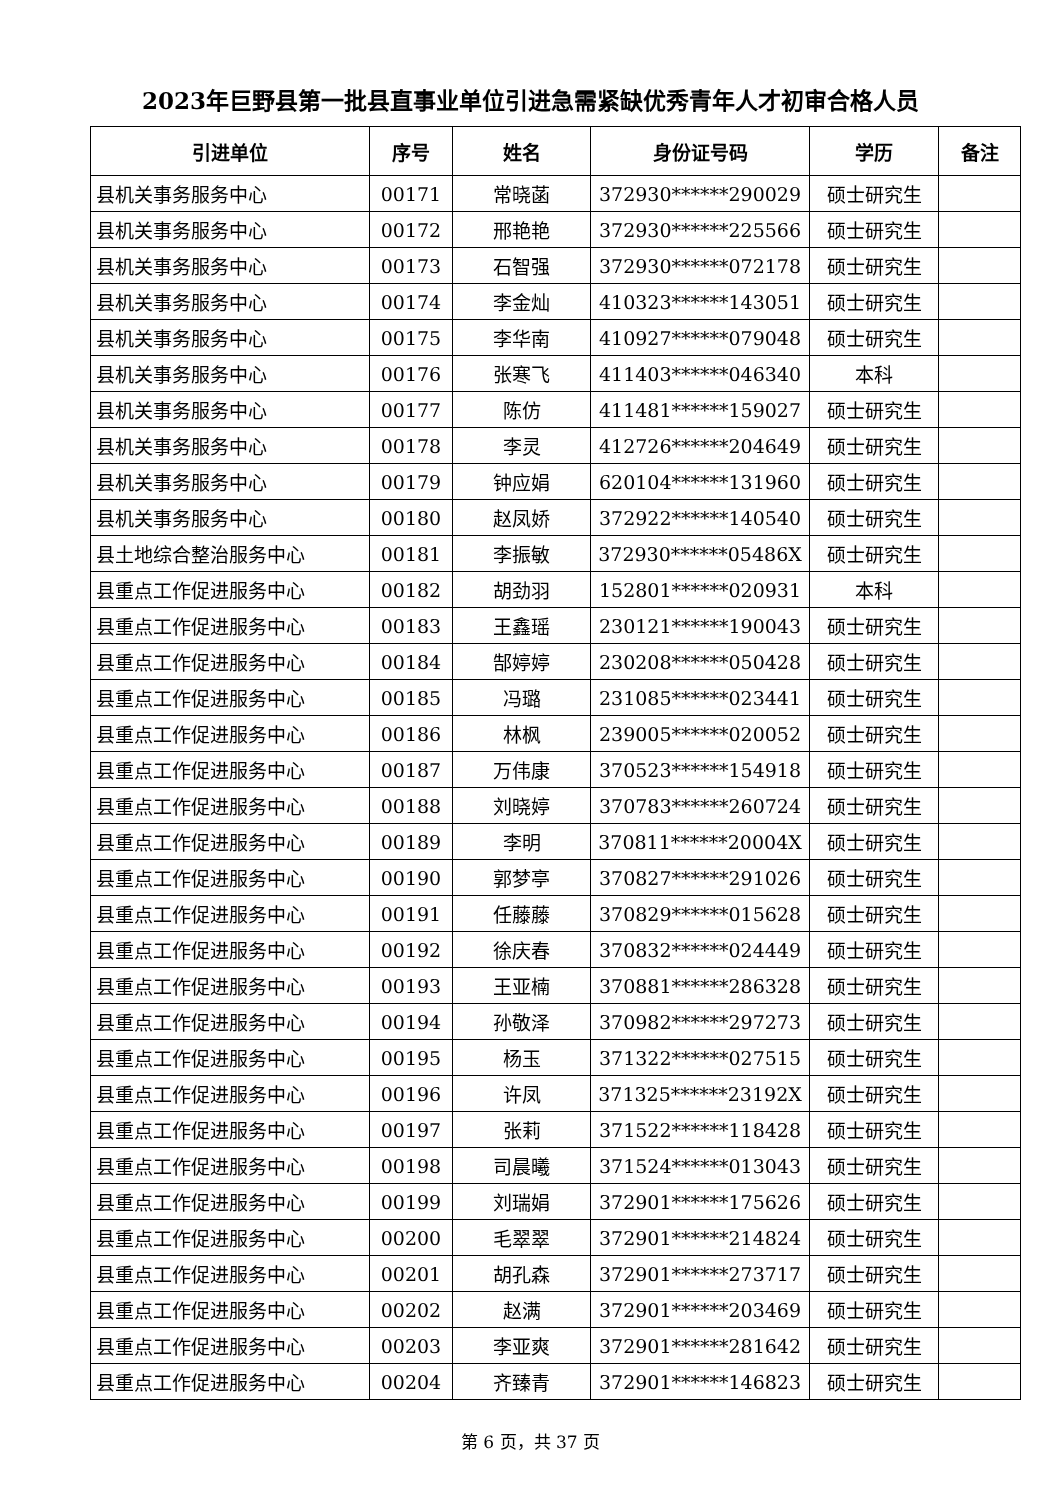2023年巨野县第一批县直事业单位引进急需紧缺优秀青年人才初审合格人员
| 引进单位 | 序号 | 姓名 | 身份证号码 | 学历 | 备注 |
| --- | --- | --- | --- | --- | --- |
| 县机关事务服务中心 | 00171 | 常晓菡 | 372930******290029 | 硕士研究生 | |
| 县机关事务服务中心 | 00172 | 邢艳艳 | 372930******225566 | 硕士研究生 | |
| 县机关事务服务中心 | 00173 | 石智强 | 372930******072178 | 硕士研究生 | |
| 县机关事务服务中心 | 00174 | 李金灿 | 410323******143051 | 硕士研究生 | |
| 县机关事务服务中心 | 00175 | 李华南 | 410927******079048 | 硕士研究生 | |
| 县机关事务服务中心 | 00176 | 张寒飞 | 411403******046340 | 本科 | |
| 县机关事务服务中心 | 00177 | 陈仿 | 411481******159027 | 硕士研究生 | |
| 县机关事务服务中心 | 00178 | 李灵 | 412726******204649 | 硕士研究生 | |
| 县机关事务服务中心 | 00179 | 钟应娟 | 620104******131960 | 硕士研究生 | |
| 县机关事务服务中心 | 00180 | 赵凤娇 | 372922******140540 | 硕士研究生 | |
| 县土地综合整治服务中心 | 00181 | 李振敏 | 372930******05486X | 硕士研究生 | |
| 县重点工作促进服务中心 | 00182 | 胡劲羽 | 152801******020931 | 本科 | |
| 县重点工作促进服务中心 | 00183 | 王鑫瑶 | 230121******190043 | 硕士研究生 | |
| 县重点工作促进服务中心 | 00184 | 郜婷婷 | 230208******050428 | 硕士研究生 | |
| 县重点工作促进服务中心 | 00185 | 冯璐 | 231085******023441 | 硕士研究生 | |
| 县重点工作促进服务中心 | 00186 | 林枫 | 239005******020052 | 硕士研究生 | |
| 县重点工作促进服务中心 | 00187 | 万伟康 | 370523******154918 | 硕士研究生 | |
| 县重点工作促进服务中心 | 00188 | 刘晓婷 | 370783******260724 | 硕士研究生 | |
| 县重点工作促进服务中心 | 00189 | 李明 | 370811******20004X | 硕士研究生 | |
| 县重点工作促进服务中心 | 00190 | 郭梦亭 | 370827******291026 | 硕士研究生 | |
| 县重点工作促进服务中心 | 00191 | 任藤藤 | 370829******015628 | 硕士研究生 | |
| 县重点工作促进服务中心 | 00192 | 徐庆春 | 370832******024449 | 硕士研究生 | |
| 县重点工作促进服务中心 | 00193 | 王亚楠 | 370881******286328 | 硕士研究生 | |
| 县重点工作促进服务中心 | 00194 | 孙敬泽 | 370982******297273 | 硕士研究生 | |
| 县重点工作促进服务中心 | 00195 | 杨玉 | 371322******027515 | 硕士研究生 | |
| 县重点工作促进服务中心 | 00196 | 许凤 | 371325******23192X | 硕士研究生 | |
| 县重点工作促进服务中心 | 00197 | 张莉 | 371522******118428 | 硕士研究生 | |
| 县重点工作促进服务中心 | 00198 | 司晨曦 | 371524******013043 | 硕士研究生 | |
| 县重点工作促进服务中心 | 00199 | 刘瑞娟 | 372901******175626 | 硕士研究生 | |
| 县重点工作促进服务中心 | 00200 | 毛翠翠 | 372901******214824 | 硕士研究生 | |
| 县重点工作促进服务中心 | 00201 | 胡孔森 | 372901******273717 | 硕士研究生 | |
| 县重点工作促进服务中心 | 00202 | 赵满 | 372901******203469 | 硕士研究生 | |
| 县重点工作促进服务中心 | 00203 | 李亚爽 | 372901******281642 | 硕士研究生 | |
| 县重点工作促进服务中心 | 00204 | 齐臻青 | 372901******146823 | 硕士研究生 | |
第 6 页，共 37 页